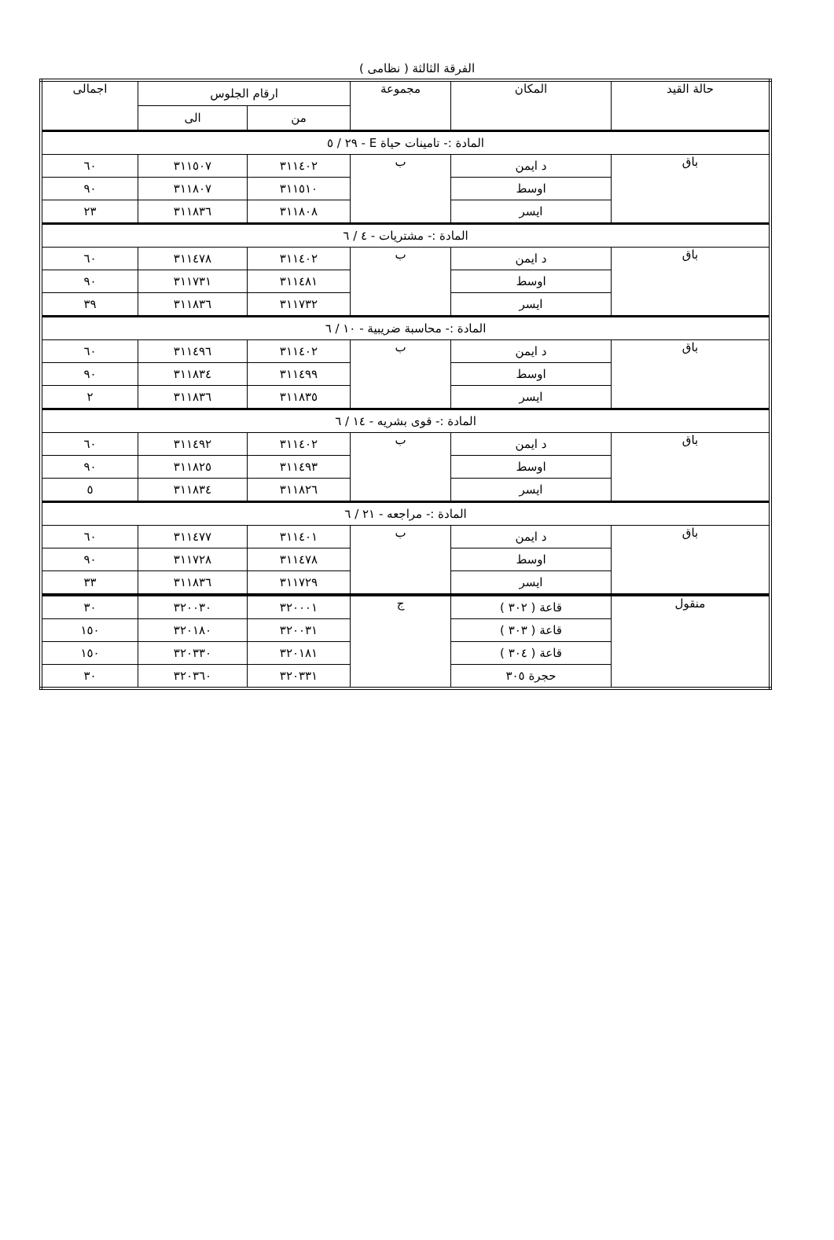الفرقة الثالثة ( نظامى )
| حالة القيد | المكان | مجموعة | ارقام الجلوس | | اجمالى |
| --- | --- | --- | --- | --- | --- |
| | | | من | الى | |
| المادة :- تامينات حياة E - ٢٩ / ٥ | | | | | |
| باق | د ايمن | ب | ٣١١٤٠٢ | ٣١١٥٠٧ | ٦٠ |
| | اوسط | | ٣١١٥١٠ | ٣١١٨٠٧ | ٩٠ |
| | ايسر | | ٣١١٨٠٨ | ٣١١٨٣٦ | ٢٣ |
| المادة :- مشتريات - ٤ / ٦ | | | | | |
| باق | د ايمن | ب | ٣١١٤٠٢ | ٣١١٤٧٨ | ٦٠ |
| | اوسط | | ٣١١٤٨١ | ٣١١٧٣١ | ٩٠ |
| | ايسر | | ٣١١٧٣٢ | ٣١١٨٣٦ | ٣٩ |
| المادة :- محاسبة ضريبية - ١٠ / ٦ | | | | | |
| باق | د ايمن | ب | ٣١١٤٠٢ | ٣١١٤٩٦ | ٦٠ |
| | اوسط | | ٣١١٤٩٩ | ٣١١٨٣٤ | ٩٠ |
| | ايسر | | ٣١١٨٣٥ | ٣١١٨٣٦ | ٢ |
| المادة :- قوى بشريه - ١٤ / ٦ | | | | | |
| باق | د ايمن | ب | ٣١١٤٠٢ | ٣١١٤٩٢ | ٦٠ |
| | اوسط | | ٣١١٤٩٣ | ٣١١٨٢٥ | ٩٠ |
| | ايسر | | ٣١١٨٢٦ | ٣١١٨٣٤ | ٥ |
| المادة :- مراجعه - ٢١ / ٦ | | | | | |
| باق | د ايمن | ب | ٣١١٤٠١ | ٣١١٤٧٧ | ٦٠ |
| | اوسط | | ٣١١٤٧٨ | ٣١١٧٢٨ | ٩٠ |
| | ايسر | | ٣١١٧٢٩ | ٣١١٨٣٦ | ٣٣ |
| منقول | قاعة ( ٣٠٢ ) | ج | ٣٢٠٠٠١ | ٣٢٠٠٣٠ | ٣٠ |
| | قاعة ( ٣٠٣ ) | | ٣٢٠٠٣١ | ٣٢٠١٨٠ | ١٥٠ |
| | قاعة ( ٣٠٤ ) | | ٣٢٠١٨١ | ٣٢٠٣٣٠ | ١٥٠ |
| | حجرة ٣٠٥ | | ٣٢٠٣٣١ | ٣٢٠٣٦٠ | ٣٠ |